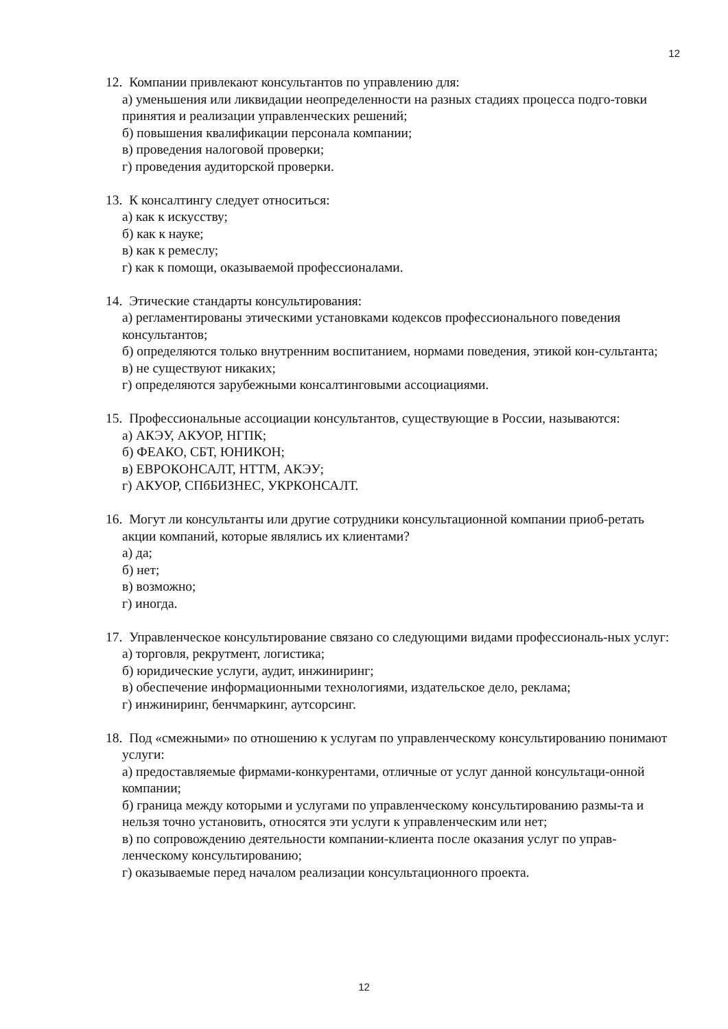12
12. Компании привлекают консультантов по управлению для:
а) уменьшения или ликвидации неопределенности на разных стадиях процесса подго-товки принятия и реализации управленческих решений;
б) повышения квалификации персонала компании;
в) проведения налоговой проверки;
г) проведения аудиторской проверки.
13. К консалтингу следует относиться:
а) как к искусству;
б) как к науке;
в) как к ремеслу;
г) как к помощи, оказываемой профессионалами.
14. Этические стандарты консультирования:
а) регламентированы этическими установками кодексов профессионального поведения консультантов;
б) определяются только внутренним воспитанием, нормами поведения, этикой кон-сультанта;
в) не существуют никаких;
г) определяются зарубежными консалтинговыми ассоциациями.
15. Профессиональные ассоциации консультантов, существующие в России, называются:
а) АКЭУ, АКУОР, НГПК;
б) ФЕАКО, СБТ, ЮНИКОН;
в) ЕВРОКОНСАЛТ, НТТМ, АКЭУ;
г) АКУОР, СПбБИЗНЕС, УКРКОНСАЛТ.
16. Могут ли консультанты или другие сотрудники консультационной компании приоб-ретать акции компаний, которые являлись их клиентами?
а) да;
б) нет;
в) возможно;
г) иногда.
17. Управленческое консультирование связано со следующими видами профессиональ-ных услуг:
а) торговля, рекрутмент, логистика;
б) юридические услуги, аудит, инжиниринг;
в) обеспечение информационными технологиями, издательское дело, реклама;
г) инжиниринг, бенчмаркинг, аутсорсинг.
18. Под «смежными» по отношению к услугам по управленческому консультированию понимают услуги:
а) предоставляемые фирмами-конкурентами, отличные от услуг данной консультаци-онной компании;
б) граница между которыми и услугами по управленческому консультированию размы-та и нельзя точно установить, относятся эти услуги к управленческим или нет;
в) по сопровождению деятельности компании-клиента после оказания услуг по управ-ленческому консультированию;
г) оказываемые перед началом реализации консультационного проекта.
12